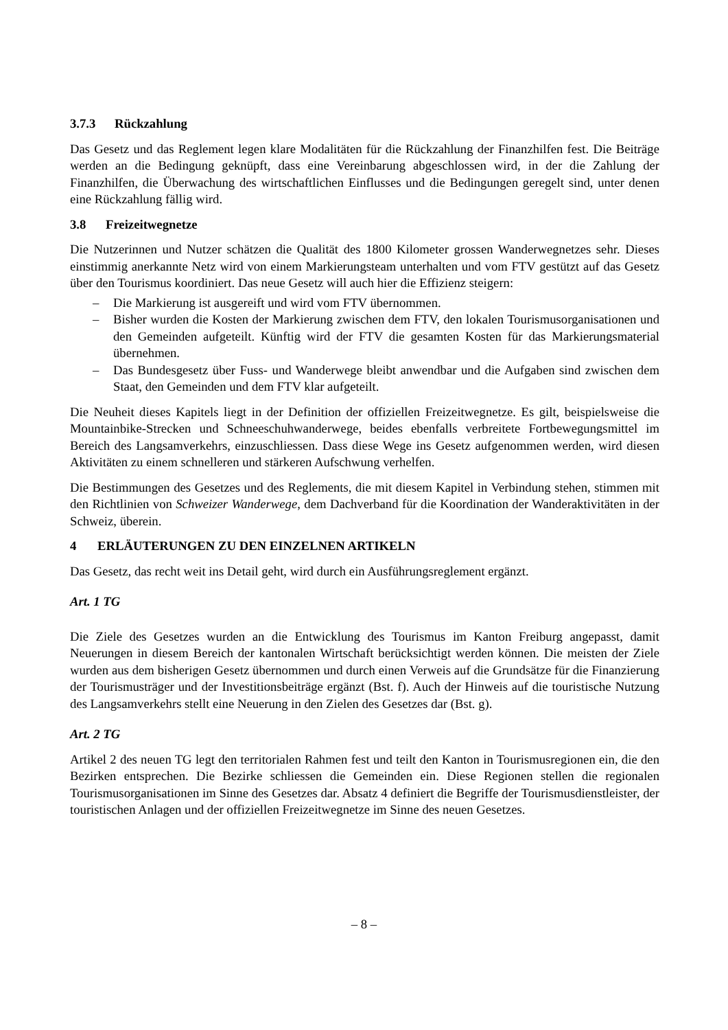3.7.3 Rückzahlung
Das Gesetz und das Reglement legen klare Modalitäten für die Rückzahlung der Finanzhilfen fest. Die Beiträge werden an die Bedingung geknüpft, dass eine Vereinbarung abgeschlossen wird, in der die Zahlung der Finanzhilfen, die Überwachung des wirtschaftlichen Einflusses und die Bedingungen geregelt sind, unter denen eine Rückzahlung fällig wird.
3.8 Freizeitwegnetze
Die Nutzerinnen und Nutzer schätzen die Qualität des 1800 Kilometer grossen Wanderwegnetzes sehr. Dieses einstimmig anerkannte Netz wird von einem Markierungsteam unterhalten und vom FTV gestützt auf das Gesetz über den Tourismus koordiniert. Das neue Gesetz will auch hier die Effizienz steigern:
– Die Markierung ist ausgereift und wird vom FTV übernommen.
– Bisher wurden die Kosten der Markierung zwischen dem FTV, den lokalen Tourismusorganisationen und den Gemeinden aufgeteilt. Künftig wird der FTV die gesamten Kosten für das Markierungsmaterial übernehmen.
– Das Bundesgesetz über Fuss- und Wanderwege bleibt anwendbar und die Aufgaben sind zwischen dem Staat, den Gemeinden und dem FTV klar aufgeteilt.
Die Neuheit dieses Kapitels liegt in der Definition der offiziellen Freizeitwegnetze. Es gilt, beispielsweise die Mountainbike-Strecken und Schneeschuhwanderwege, beides ebenfalls verbreitete Fortbewegungsmittel im Bereich des Langsamverkehrs, einzuschliessen. Dass diese Wege ins Gesetz aufgenommen werden, wird diesen Aktivitäten zu einem schnelleren und stärkeren Aufschwung verhelfen.
Die Bestimmungen des Gesetzes und des Reglements, die mit diesem Kapitel in Verbindung stehen, stimmen mit den Richtlinien von Schweizer Wanderwege, dem Dachverband für die Koordination der Wanderaktivitäten in der Schweiz, überein.
4 ERLÄUTERUNGEN ZU DEN EINZELNEN ARTIKELN
Das Gesetz, das recht weit ins Detail geht, wird durch ein Ausführungsreglement ergänzt.
Art. 1 TG
Die Ziele des Gesetzes wurden an die Entwicklung des Tourismus im Kanton Freiburg angepasst, damit Neuerungen in diesem Bereich der kantonalen Wirtschaft berücksichtigt werden können. Die meisten der Ziele wurden aus dem bisherigen Gesetz übernommen und durch einen Verweis auf die Grundsätze für die Finanzierung der Tourismusträger und der Investitionsbeiträge ergänzt (Bst. f). Auch der Hinweis auf die touristische Nutzung des Langsamverkehrs stellt eine Neuerung in den Zielen des Gesetzes dar (Bst. g).
Art. 2 TG
Artikel 2 des neuen TG legt den territorialen Rahmen fest und teilt den Kanton in Tourismusregionen ein, die den Bezirken entsprechen. Die Bezirke schliessen die Gemeinden ein. Diese Regionen stellen die regionalen Tourismusorganisationen im Sinne des Gesetzes dar. Absatz 4 definiert die Begriffe der Tourismusdienstleister, der touristischen Anlagen und der offiziellen Freizeitwegnetze im Sinne des neuen Gesetzes.
– 8 –